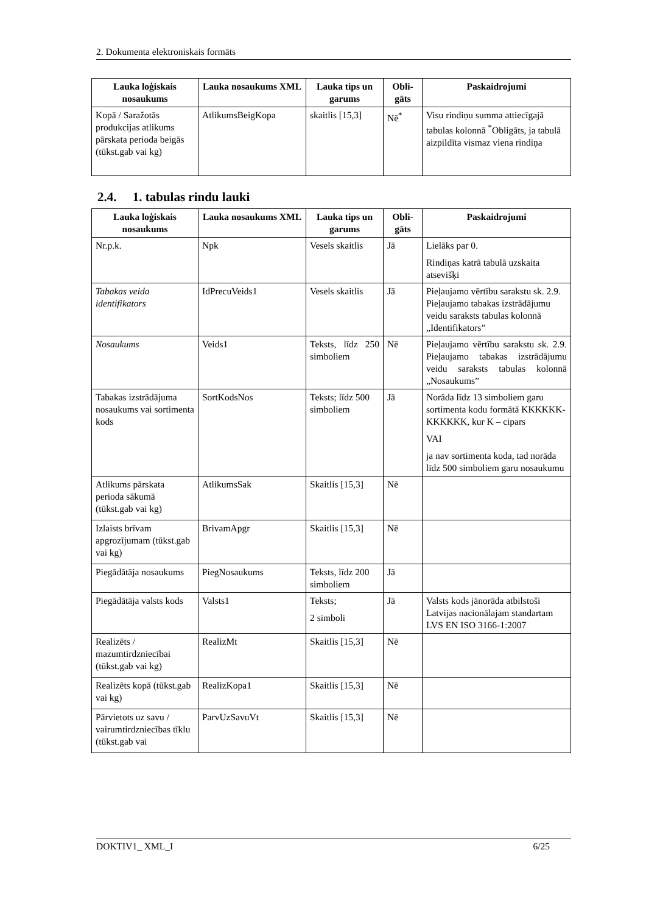2. Dokumenta elektroniskais formāts
| Lauka loģiskais nosaukums | Lauka nosaukums XML | Lauka tips un garums | Obli-gāts | Paskaidrojumi |
| --- | --- | --- | --- | --- |
| Kopā / Saražotās produkcijas atlikums pārskata perioda beigās (tūkst.gab vai kg) | AtlikumsBeigKopa | skaitlis [15,3] | Nē<sup>*</sup> | Visu rindiņu summa attiecīgajā tabulas kolonnā <sup>*</sup>Obligāts, ja tabulā aizpildīta vismaz viena rindiņa |
2.4. 1. tabulas rindu lauki
| Lauka loģiskais nosaukums | Lauka nosaukums XML | Lauka tips un garums | Obli-gāts | Paskaidrojumi |
| --- | --- | --- | --- | --- |
| Nr.p.k. | Npk | Vesels skaitlis | Jā | Lielāks par 0. Rindiņas katrā tabulā uzskaita atsevišķi |
| Tabakas veida identifikators | IdPrecuVeids1 | Vesels skaitlis | Jā | Pieļaujamo vērtību sarakstu sk. 2.9. Pieļaujamo tabakas izstrādājumu veidu saraksts tabulas kolonnā „Identifikators” |
| Nosaukums | Veids1 | Teksts, līdz 250 simboliem | Nē | Pieļaujamo vērtību sarakstu sk. 2.9. Pieļaujamo tabakas izstrādājumu veidu saraksts tabulas kolonnā „Nosaukums” |
| Tabakas izstrādājuma nosaukums vai sortimenta kods | SortKodsNos | Teksts; līdz 500 simboliem | Jā | Norāda līdz 13 simboliem garu sortimenta kodu formātā KKKKKK-KKKKKK, kur K – cipars VAI ja nav sortimenta koda, tad norāda līdz 500 simboliem garu nosaukumu |
| Atlikums pārskata perioda sākumā (tūkst.gab vai kg) | AtlikumsSak | Skaitlis [15,3] | Nē | |
| Izlaists brīvam apgrozījumam (tūkst.gab vai kg) | BrivamApgr | Skaitlis [15,3] | Nē | |
| Piegādātāja nosaukums | PiegNosaukums | Teksts, līdz 200 simboliem | Jā | |
| Piegādātāja valsts kods | Valsts1 | Teksts; 2 simboli | Jā | Valsts kods jānorāda atbilstoši Latvijas nacionālajam standartam LVS EN ISO 3166-1:2007 |
| Realizēts / mazumtirdzniecībai (tūkst.gab vai kg) | RealizMt | Skaitlis [15,3] | Nē | |
| Realizēts kopā (tūkst.gab vai kg) | RealizKopa1 | Skaitlis [15,3] | Nē | |
| Pārvietots uz savu / vairumtirdzniecības tīklu (tūkst.gab vai | ParvUzSavuVt | Skaitlis [15,3] | Nē | |
DOKTIV1_ XML_I 6/25